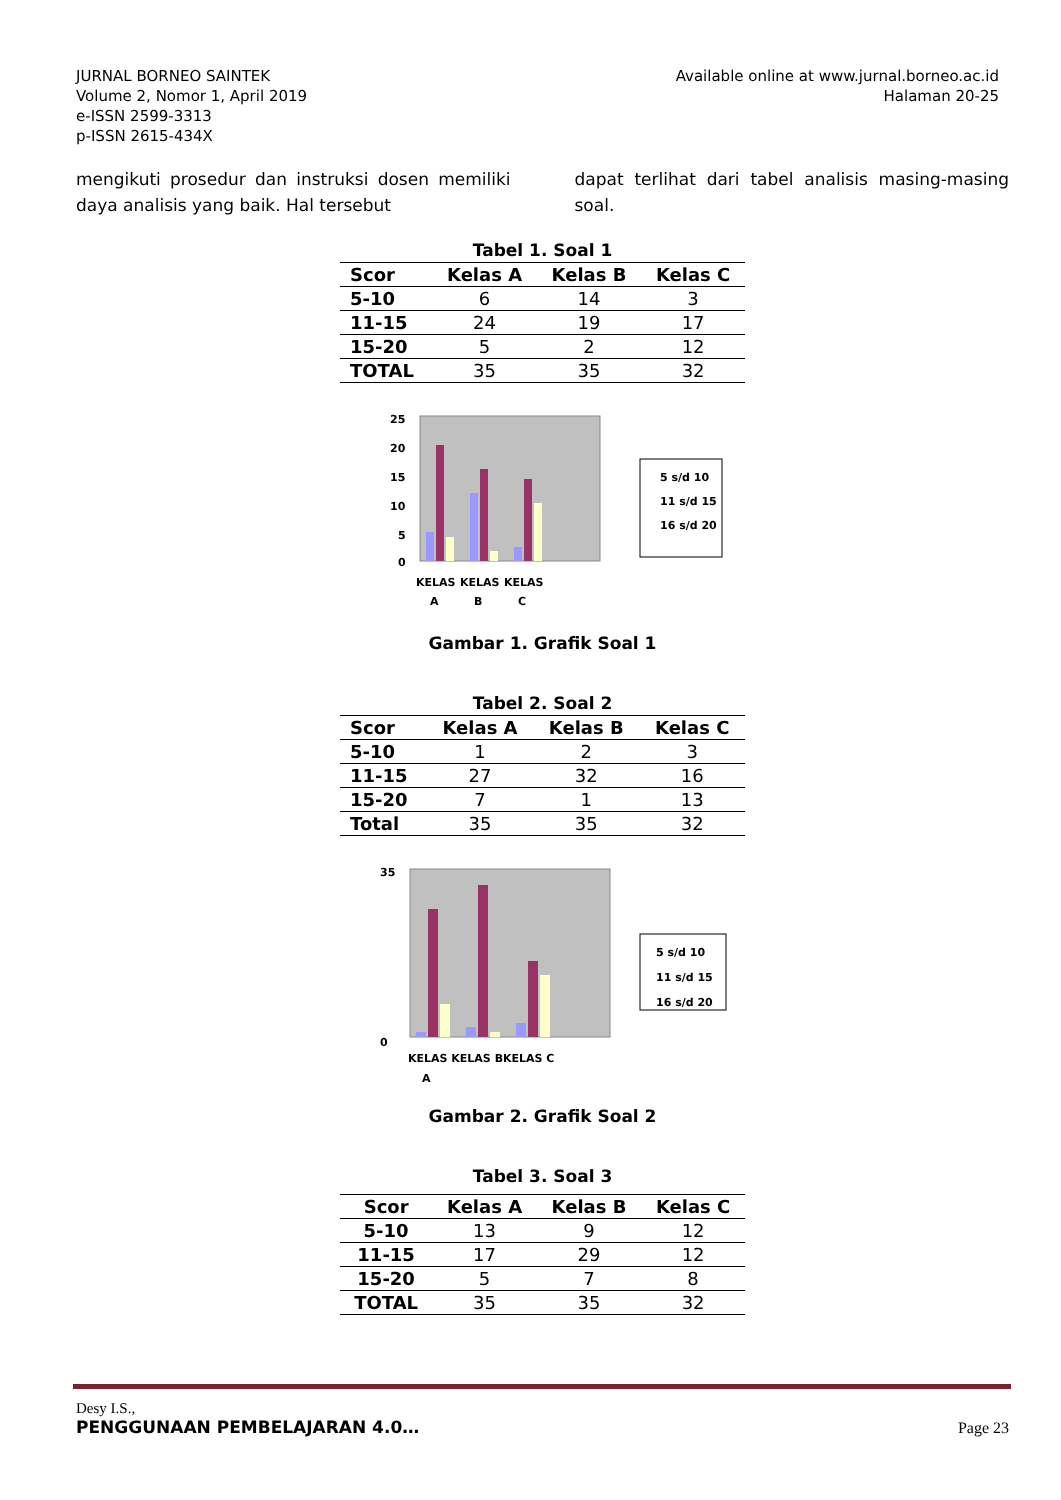JURNAL BORNEO SAINTEK
Volume 2, Nomor 1, April 2019
e-ISSN 2599-3313
p-ISSN 2615-434X
Available online at www.jurnal.borneo.ac.id
Halaman 20-25
mengikuti prosedur dan instruksi dosen memiliki daya analisis yang baik. Hal tersebut
dapat terlihat dari tabel analisis masing-masing soal.
Tabel 1. Soal 1
| Scor | Kelas A | Kelas B | Kelas C |
| --- | --- | --- | --- |
| 5-10 | 6 | 14 | 3 |
| 11-15 | 24 | 19 | 17 |
| 15-20 | 5 | 2 | 12 |
| TOTAL | 35 | 35 | 32 |
25
20
15
10
5
0
KELAS
KELAS
KELAS
A
B
C
5 s/d 10
11 s/d 15
16 s/d 20
Gambar 1. Grafik Soal 1
Tabel 2. Soal 2
| Scor | Kelas A | Kelas B | Kelas C |
| --- | --- | --- | --- |
| 5-10 | 1 | 2 | 3 |
| 11-15 | 27 | 32 | 16 |
| 15-20 | 7 | 1 | 13 |
| Total | 35 | 35 | 32 |
35
0
KELAS KELAS BKELAS C
A
5 s/d 10
11 s/d 15
16 s/d 20
Gambar 2. Grafik Soal 2
Tabel 3. Soal 3
| Scor | Kelas A | Kelas B | Kelas C |
| --- | --- | --- | --- |
| 5-10 | 13 | 9 | 12 |
| 11-15 | 17 | 29 | 12 |
| 15-20 | 5 | 7 | 8 |
| TOTAL | 35 | 35 | 32 |
Desy I.S.,
PENGGUNAAN PEMBELAJARAN 4.0…
Page 23